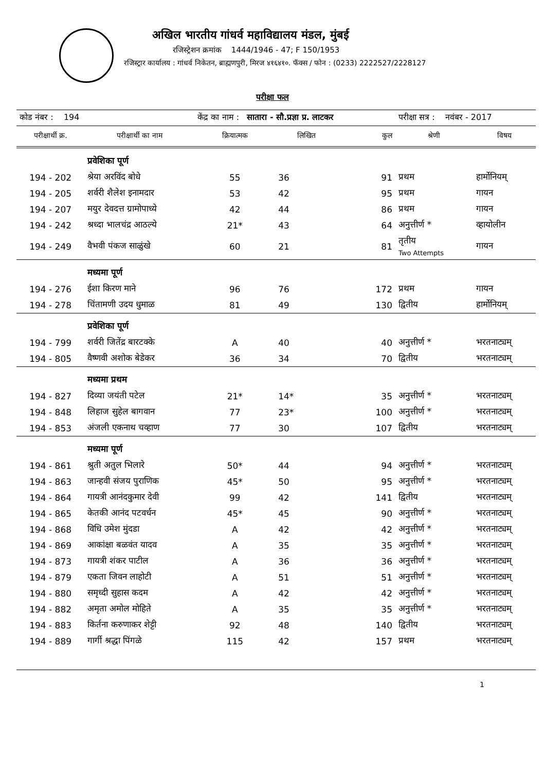अखिल भारतीय गांधर्व महाविद्यालय मंडल, मुंबई
रजिस्ट्रेशन क्रमांक 1444/1946 - 47; F 150/1953
रजिस्ट्रार कार्यालय : गांधर्व निकेतन, ब्राह्मणपुरी, मिरज ४१६४१०. फॅक्स / फोन : (0233) 2222527/2228127
परीक्षा फल
| कोड नंबर : 194 | | केंद्र का नाम : सातारा - सौ.प्रज्ञा प्र. लाटकर | | | परीक्षा सत्र : नवंबर - 2017 | |
| परीक्षार्थी क्र. | परीक्षार्थी का नाम | क्रियात्मक | लिखित | कुल | श्रेणी | विषय |
| | प्रवेशिका पूर्ण | | | | | |
| 194 - 202 | श्रेया अरविंद बोधे | 55 | 36 | 91 | प्रथम | हार्मोनियम् |
| 194 - 205 | शर्वरी शैलेश इनामदार | 53 | 42 | 95 | प्रथम | गायन |
| 194 - 207 | मयुर देवदत्त ग्रामोपाध्ये | 42 | 44 | 86 | प्रथम | गायन |
| 194 - 242 | श्रध्दा भालचंद्र आठल्ये | 21* | 43 | 64 | अनुत्तीर्ण * | व्हायोलीन |
| 194 - 249 | वैभवी पंकज साळुंखे | 60 | 21 | 81 | तृतीय Two Attempts | गायन |
| | मध्यमा पूर्ण | | | | | |
| 194 - 276 | ईशा किरण माने | 96 | 76 | 172 | प्रथम | गायन |
| 194 - 278 | चिंतामणी उदय धुमाळ | 81 | 49 | 130 | द्वितीय | हार्मोनियम् |
| | प्रवेशिका पूर्ण | | | | | |
| 194 - 799 | शर्वरी जितेंद्र बारटक्के | A | 40 | 40 | अनुत्तीर्ण * | भरतनाट्यम् |
| 194 - 805 | वैष्णवी अशोक बेडेकर | 36 | 34 | 70 | द्वितीय | भरतनाट्यम् |
| | मध्यमा प्रथम | | | | | |
| 194 - 827 | दिव्या जयंती पटेल | 21* | 14* | 35 | अनुत्तीर्ण * | भरतनाट्यम् |
| 194 - 848 | लिहाज सुहेल बागवान | 77 | 23* | 100 | अनुत्तीर्ण * | भरतनाट्यम् |
| 194 - 853 | अंजली एकनाथ चव्हाण | 77 | 30 | 107 | द्वितीय | भरतनाट्यम् |
| | मध्यमा पूर्ण | | | | | |
| 194 - 861 | श्रुती अतुल भिलारे | 50* | 44 | 94 | अनुत्तीर्ण * | भरतनाट्यम् |
| 194 - 863 | जान्हवी संजय पुराणिक | 45* | 50 | 95 | अनुत्तीर्ण * | भरतनाट्यम् |
| 194 - 864 | गायत्री आनंदकुमार देवी | 99 | 42 | 141 | द्वितीय | भरतनाट्यम् |
| 194 - 865 | केतकी आनंद पटवर्धन | 45* | 45 | 90 | अनुत्तीर्ण * | भरतनाट्यम् |
| 194 - 868 | विधि उमेश मुंदडा | A | 42 | 42 | अनुत्तीर्ण * | भरतनाट्यम् |
| 194 - 869 | आकांक्षा बळवंत यादव | A | 35 | 35 | अनुत्तीर्ण * | भरतनाट्यम् |
| 194 - 873 | गायत्री शंकर पाटील | A | 36 | 36 | अनुत्तीर्ण * | भरतनाट्यम् |
| 194 - 879 | एकता जिवन लाहोटी | A | 51 | 51 | अनुत्तीर्ण * | भरतनाट्यम् |
| 194 - 880 | समृध्दी सुहास कदम | A | 42 | 42 | अनुत्तीर्ण * | भरतनाट्यम् |
| 194 - 882 | अमृता अमोल मोहिते | A | 35 | 35 | अनुत्तीर्ण * | भरतनाट्यम् |
| 194 - 883 | किर्तना करुणाकर शेट्टी | 92 | 48 | 140 | द्वितीय | भरतनाट्यम् |
| 194 - 889 | गार्गी श्रद्धा पिंगळे | 115 | 42 | 157 | प्रथम | भरतनाट्यम् |
1